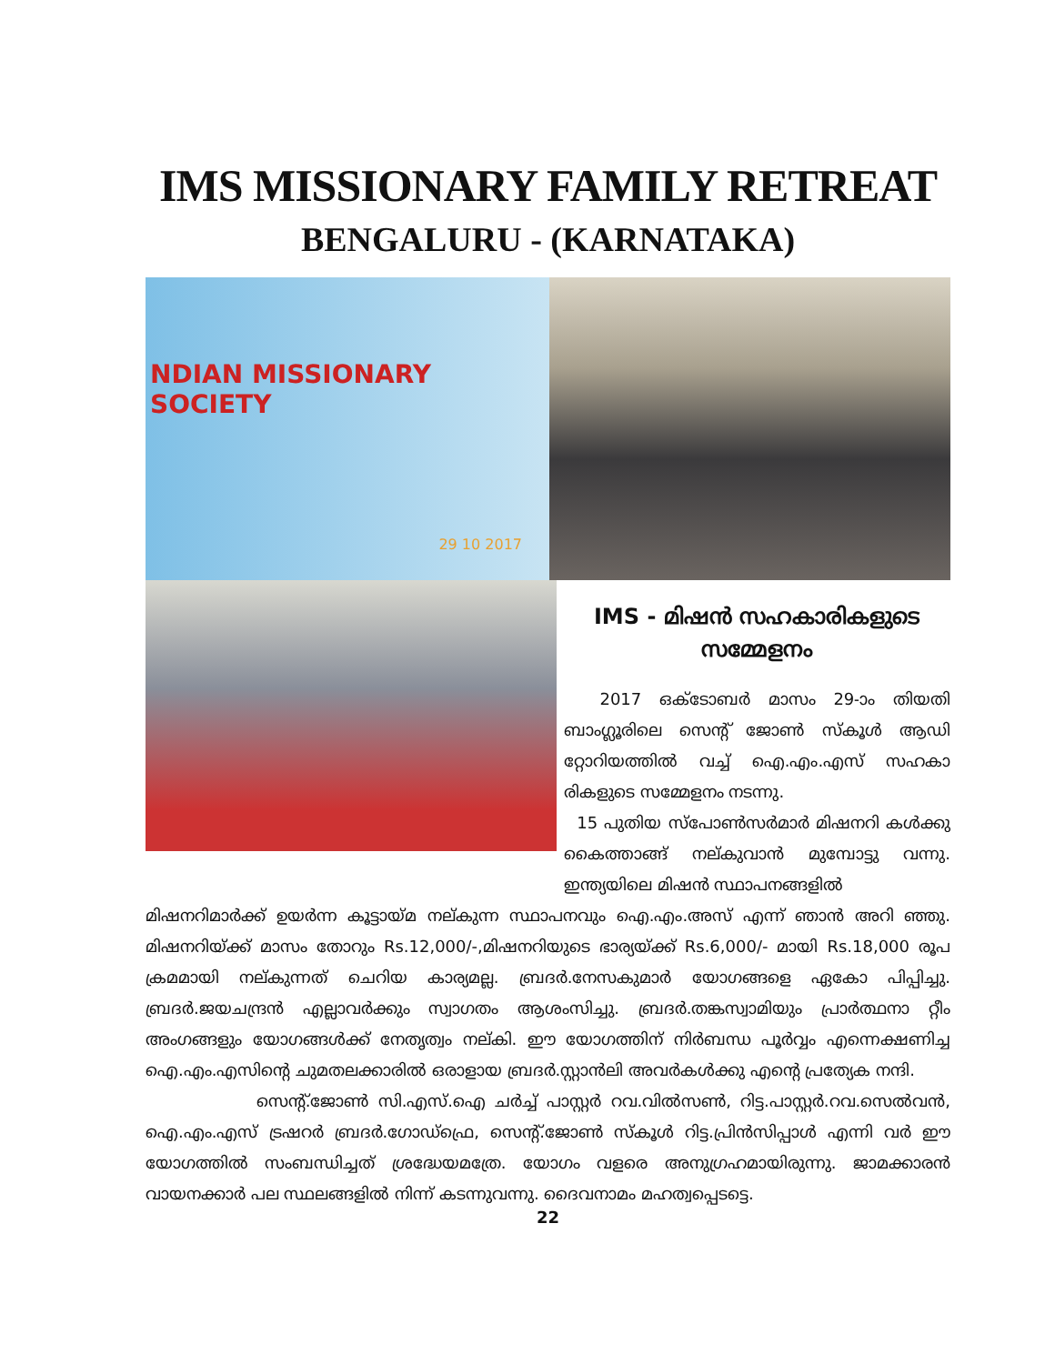IMS MISSIONARY FAMILY RETREAT
BENGALURU - (KARNATAKA)
NDIAN MISSIONARY SOCIETY
29 10 2017
IMS - മിഷൻ സഹകാരികളുടെ സമ്മേളനം
2017 ഒക്ടോബർ മാസം 29-ാം തിയതി ബാംഗ്ലൂരിലെ സെന്റ് ജോൺ സ്കൂൾ ആഡി റ്റോറിയത്തിൽ വച്ച് ഐ.എം.എസ് സഹകാ രികളുടെ സമ്മേളനം നടന്നു.
15 പുതിയ സ്പോൺസർമാർ മിഷനറി കൾക്കു കൈത്താങ്ങ് നല്കുവാൻ മുമ്പോട്ടു വന്നു. ഇന്ത്യയിലെ മിഷൻ സ്ഥാപനങ്ങളിൽ
മിഷനറിമാർക്ക് ഉയർന്ന കൂട്ടായ്മ നല്കുന്ന സ്ഥാപനവും ഐ.എം.അസ് എന്ന് ഞാൻ അറി ഞ്ഞു. മിഷനറിയ്ക്ക് മാസം തോറും Rs.12,000/-,മിഷനറിയുടെ ഭാര്യയ്ക്ക് Rs.6,000/- മായി Rs.18,000 രൂപ ക്രമമായി നല്കുന്നത് ചെറിയ കാര്യമല്ല. ബ്രദർ.നേസകുമാർ യോഗങ്ങളെ ഏകോ പിപ്പിച്ചു. ബ്രദർ.ജയചന്ദ്രൻ എല്ലാവർക്കും സ്വാഗതം ആശംസിച്ചു. ബ്രദർ.തങ്കസ്വാമിയും പ്രാർത്ഥനാ റ്റീം അംഗങ്ങളും യോഗങ്ങൾക്ക് നേതൃത്വം നല്കി. ഈ യോഗത്തിന് നിർബന്ധ പൂർവ്വം എന്നെക്ഷണിച്ച ഐ.എം.എസിന്റെ ചുമതലക്കാരിൽ ഒരാളായ ബ്രദർ.സ്റ്റാൻലി അവർകൾക്കു എന്റെ പ്രത്യേക നന്ദി.
സെന്റ്.ജോൺ സി.എസ്.ഐ ചർച്ച് പാസ്റ്റർ റവ.വിൽസൺ, റിട്ട.പാസ്റ്റർ.റവ.സെൽവൻ, ഐ.എം.എസ് ട്രഷറർ ബ്രദർ.ഗോഡ്ഫ്രെ, സെന്റ്.ജോൺ സ്കൂൾ റിട്ട.പ്രിൻസിപ്പാൾ എന്നി വർ ഈ യോഗത്തിൽ സംബന്ധിച്ചത് ശ്രദ്ധേയമത്രേ. യോഗം വളരെ അനുഗ്രഹമായിരുന്നു. ജാമക്കാരൻ വായനക്കാർ പല സ്ഥലങ്ങളിൽ നിന്ന് കടന്നുവന്നു. ദൈവനാമം മഹത്വപ്പെടട്ടെ.
22